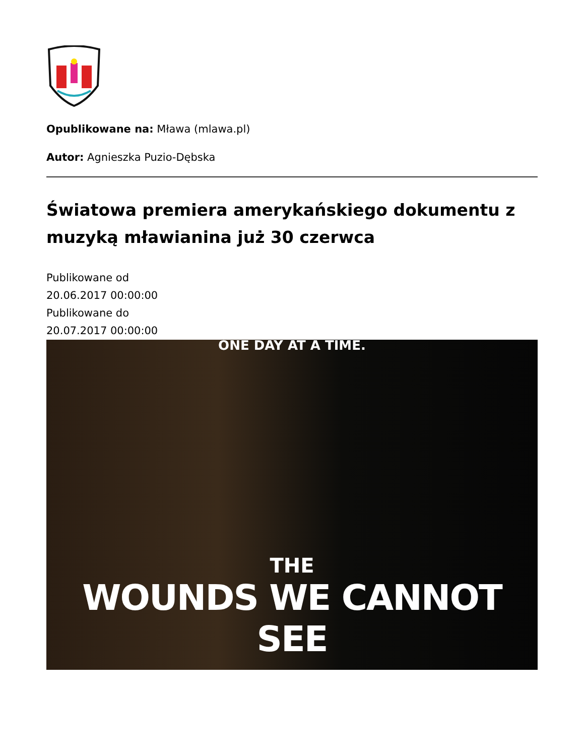Opublikowane na: Mława (mlawa.pl)
Autor: Agnieszka Puzio-Dębska
Światowa premiera amerykańskiego dokumentu z muzyką mławianina już 30 czerwca
Publikowane od
20.06.2017 00:00:00
Publikowane do
20.07.2017 00:00:00
ONE DAY AT A TIME.
THE
WOUNDS WE CANNOT SEE